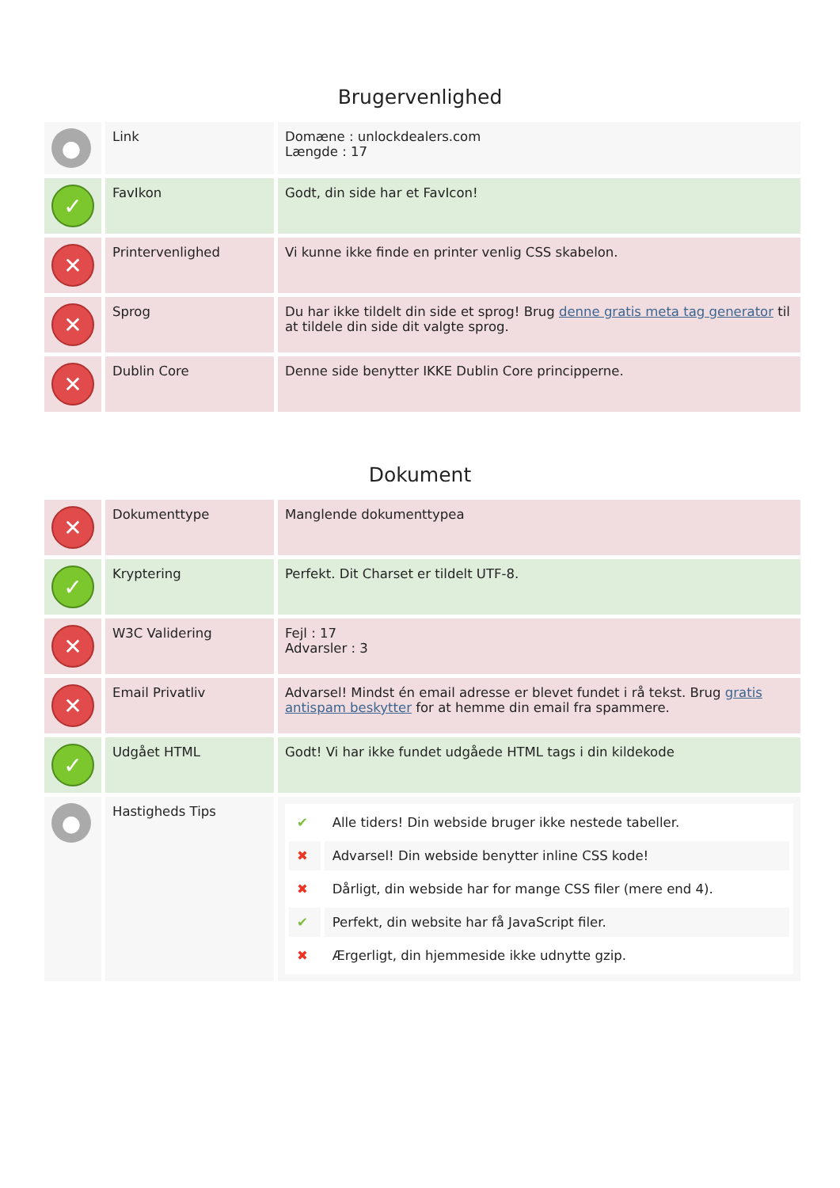Brugervenlighed
| ● | Link | Domæne : unlockdealers.com Længde : 17 |
| ✓ | FavIkon | Godt, din side har et FavIcon! |
| ✕ | Printervenlighed | Vi kunne ikke finde en printer venlig CSS skabelon. |
| ✕ | Sprog | Du har ikke tildelt din side et sprog! Brug denne gratis meta tag generator til at tildele din side dit valgte sprog. |
| ✕ | Dublin Core | Denne side benytter IKKE Dublin Core principperne. |
Dokument
| ✕ | Dokumenttype | Manglende dokumenttypea |
| ✓ | Kryptering | Perfekt. Dit Charset er tildelt UTF-8. |
| ✕ | W3C Validering | Fejl : 17 Advarsler : 3 |
| ✕ | Email Privatliv | Advarsel! Mindst én email adresse er blevet fundet i rå tekst. Brug gratis antispam beskytter for at hemme din email fra spammere. |
| ✓ | Udgået HTML | Godt! Vi har ikke fundet udgåede HTML tags i din kildekode |
| ● | Hastigheds Tips | / ✔ / Alle tiders! Din webside bruger ikke nestede tabeller. / / ✖ / Advarsel! Din webside benytter inline CSS kode! / / ✖ / Dårligt, din webside har for mange CSS filer (mere end 4). / / ✔ / Perfekt, din website har få JavaScript filer. / / ✖ / Ærgerligt, din hjemmeside ikke udnytte gzip. / |